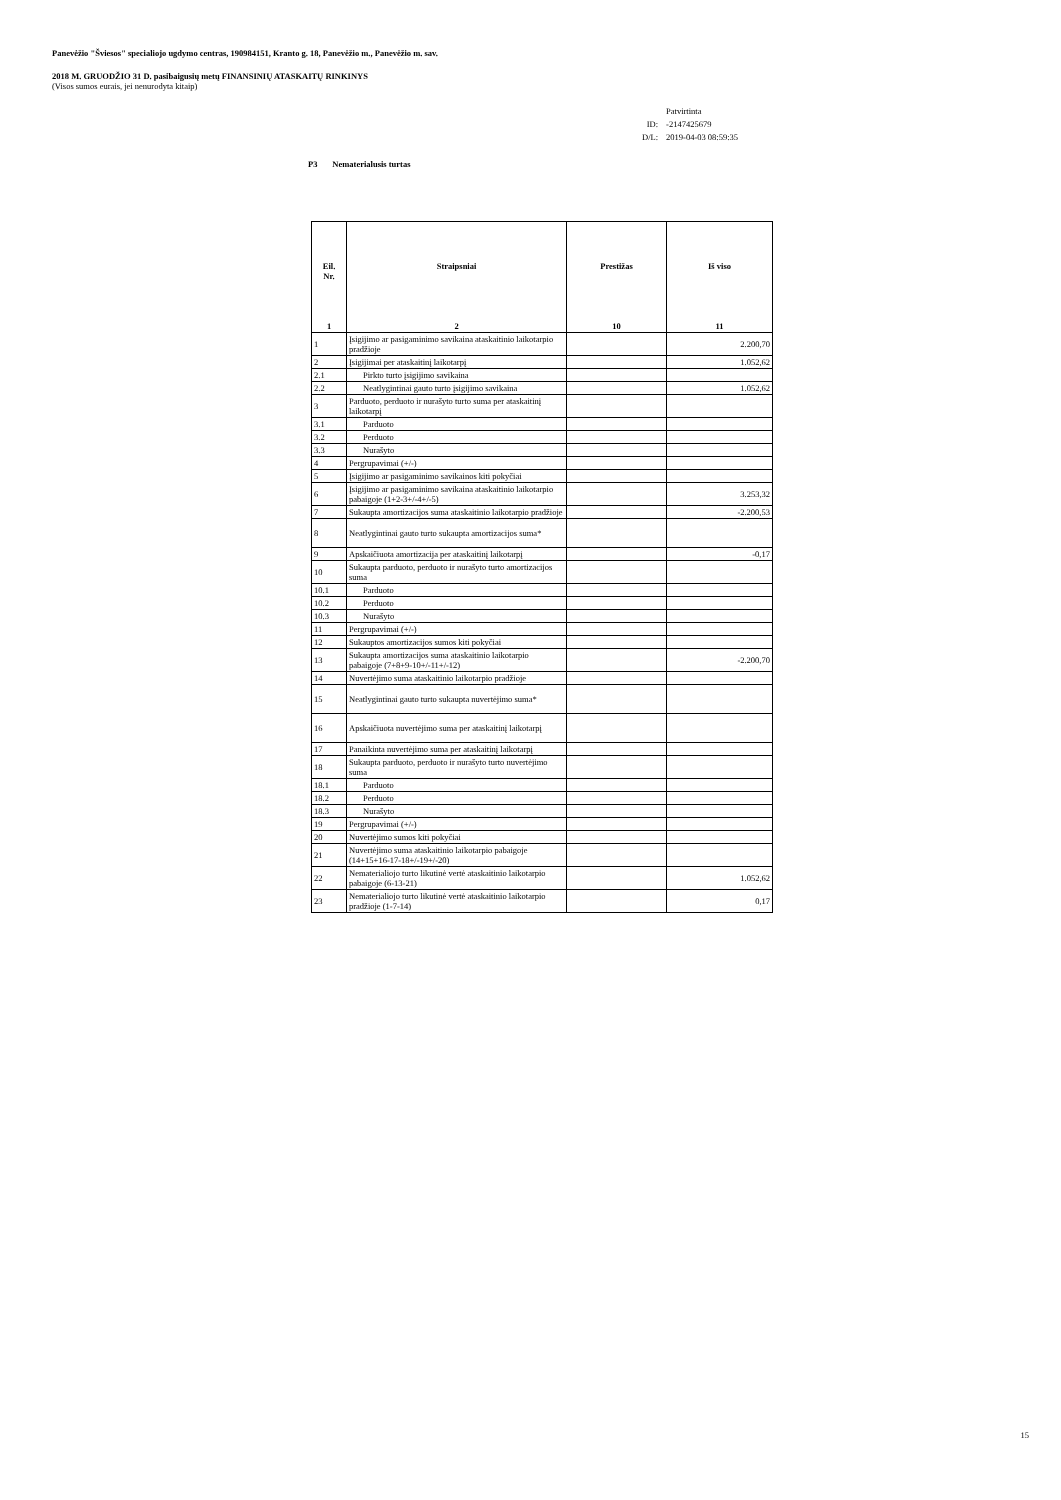Panevėžio "Šviesos" specialiojo ugdymo centras, 190984151, Kranto g. 18, Panevėžio m., Panevėžio m. sav.
2018 M. GRUODŽIO 31 D. pasibaigusių metų FINANSINIŲ ATASKAITŲ RINKINYS
(Visos sumos eurais, jei nenurodyta kitaip)
| | Patvirtinta |
| ID: | -2147425679 |
| D/L: | 2019-04-03 08:59:35 |
P3 Nematerialusis turtas
| Eil. Nr. 1 | Straipsniai 2 | Prestižas 10 | Iš viso 11 |
| --- | --- | --- | --- |
| 1 | Įsigijimo ar pasigaminimo savikaina ataskaitinio laikotarpio pradžioje | | 2.200,70 |
| 2 | Įsigijimai per ataskaitinį laikotarpį | | 1.052,62 |
| 2.1 | Pirkto turto įsigijimo savikaina | | |
| 2.2 | Neatlygintinai gauto turto įsigijimo savikaina | | 1.052,62 |
| 3 | Parduoto, perduoto ir nurašyto turto suma per ataskaitinį laikotarpį | | |
| 3.1 | Parduoto | | |
| 3.2 | Perduoto | | |
| 3.3 | Nurašyto | | |
| 4 | Pergrupavimai (+/-) | | |
| 5 | Įsigijimo ar pasigaminimo savikainos kiti pokyčiai | | |
| 6 | Įsigijimo ar pasigaminimo savikaina ataskaitinio laikotarpio pabaigoje (1+2-3+/-4+/-5) | | 3.253,32 |
| 7 | Sukaupta amortizacijos suma ataskaitinio laikotarpio pradžioje | | -2.200,53 |
| 8 | Neatlygintinai gauto turto sukaupta amortizacijos suma* | | |
| 9 | Apskaičiuota amortizacija per ataskaitinį laikotarpį | | -0,17 |
| 10 | Sukaupta parduoto, perduoto ir nurašyto turto amortizacijos suma | | |
| 10.1 | Parduoto | | |
| 10.2 | Perduoto | | |
| 10.3 | Nurašyto | | |
| 11 | Pergrupavimai (+/-) | | |
| 12 | Sukauptos amortizacijos sumos kiti pokyčiai | | |
| 13 | Sukaupta amortizacijos suma ataskaitinio laikotarpio pabaigoje (7+8+9-10+/-11+/-12) | | -2.200,70 |
| 14 | Nuvertėjimo suma ataskaitinio laikotarpio pradžioje | | |
| 15 | Neatlygintinai gauto turto sukaupta nuvertėjimo suma* | | |
| 16 | Apskaičiuota nuvertėjimo suma per ataskaitinį laikotarpį | | |
| 17 | Panaikinta nuvertėjimo suma per ataskaitinį laikotarpį | | |
| 18 | Sukaupta parduoto, perduoto ir nurašyto turto nuvertėjimo suma | | |
| 18.1 | Parduoto | | |
| 18.2 | Perduoto | | |
| 18.3 | Nurašyto | | |
| 19 | Pergrupavimai (+/-) | | |
| 20 | Nuvertėjimo sumos kiti pokyčiai | | |
| 21 | Nuvertėjimo suma ataskaitinio laikotarpio pabaigoje (14+15+16-17-18+/-19+/-20) | | |
| 22 | Nematerialiojo turto likutinė vertė ataskaitinio laikotarpio pabaigoje (6-13-21) | | 1.052,62 |
| 23 | Nematerialiojo turto likutinė vertė ataskaitinio laikotarpio pradžioje (1-7-14) | | 0,17 |
15